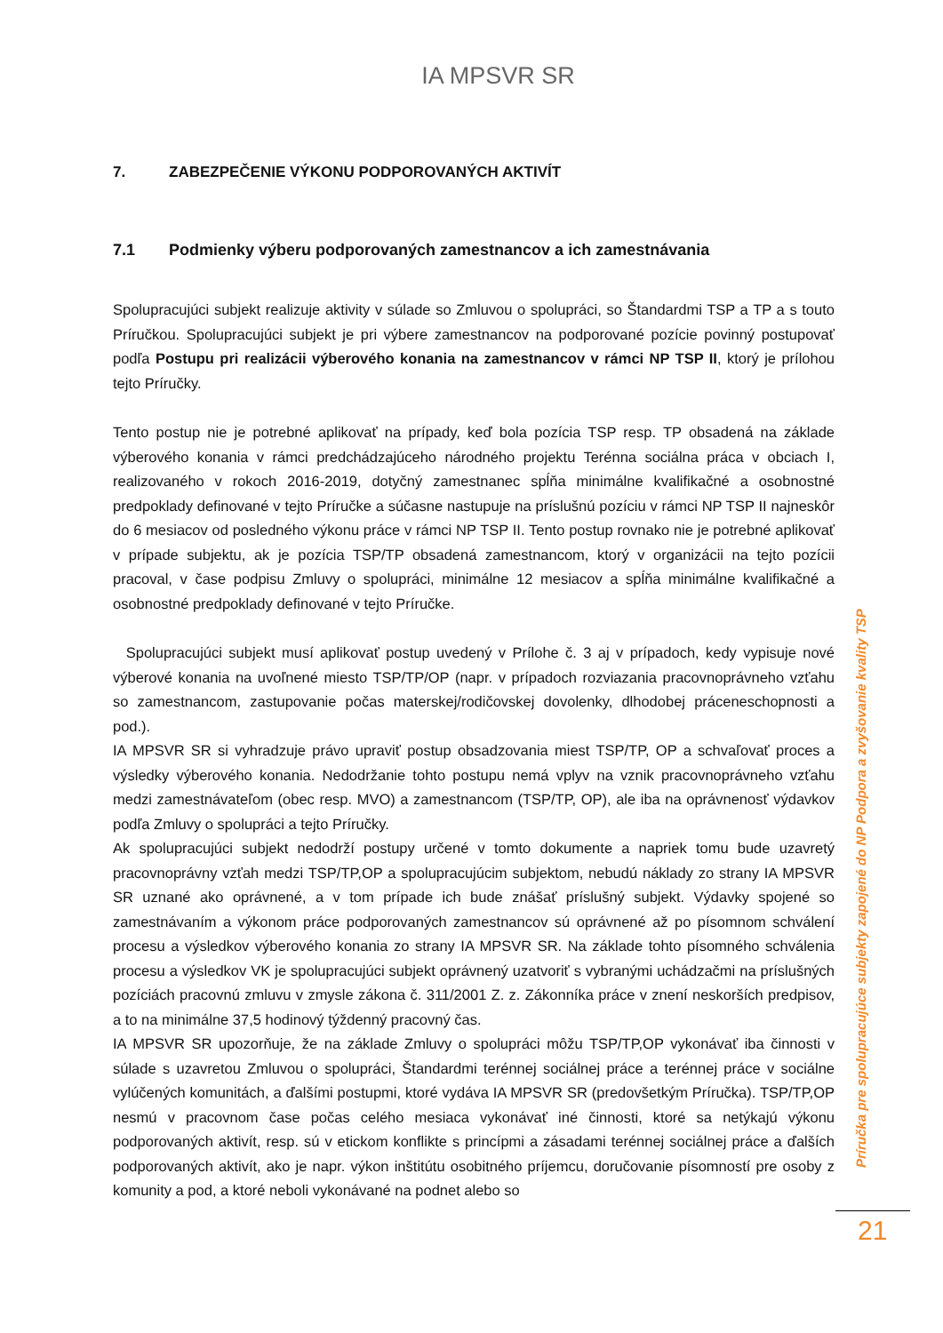IA MPSVR SR
7. ZABEZPEČENIE VÝKONU PODPOROVANÝCH AKTIVÍT
7.1 Podmienky výberu podporovaných zamestnancov a ich zamestnávania
Spolupracujúci subjekt realizuje aktivity v súlade so Zmluvou o spolupráci, so Štandardmi TSP a TP a s touto Príručkou. Spolupracujúci subjekt je pri výbere zamestnancov na podporované pozície povinný postupovať podľa Postupu pri realizácii výberového konania na zamestnancov v rámci NP TSP II, ktorý je prílohou tejto Príručky.
Tento postup nie je potrebné aplikovať na prípady, keď bola pozícia TSP resp. TP obsadená na základe výberového konania v rámci predchádzajúceho národného projektu Terénna sociálna práca v obciach I, realizovaného v rokoch 2016-2019, dotyčný zamestnanec spĺňa minimálne kvalifikačné a osobnostné predpoklady definované v tejto Príručke a súčasne nastupuje na príslušnú pozíciu v rámci NP TSP II najneskôr do 6 mesiacov od posledného výkonu práce v rámci NP TSP II. Tento postup rovnako nie je potrebné aplikovať v prípade subjektu, ak je pozícia TSP/TP obsadená zamestnancom, ktorý v organizácii na tejto pozícii pracoval, v čase podpisu Zmluvy o spolupráci, minimálne 12 mesiacov a spĺňa minimálne kvalifikačné a osobnostné predpoklady definované v tejto Príručke.
Spolupracujúci subjekt musí aplikovať postup uvedený v Prílohe č. 3 aj v prípadoch, kedy vypisuje nové výberové konania na uvoľnené miesto TSP/TP/OP (napr. v prípadoch rozviazania pracovnoprávneho vzťahu so zamestnancom, zastupovanie počas materskej/rodičovskej dovolenky, dlhodobej práceneschopnosti a pod.).
IA MPSVR SR si vyhradzuje právo upraviť postup obsadzovania miest TSP/TP, OP a schvaľovať proces a výsledky výberového konania. Nedodržanie tohto postupu nemá vplyv na vznik pracovnoprávneho vzťahu medzi zamestnávateľom (obec resp. MVO) a zamestnancom (TSP/TP, OP), ale iba na oprávnenosť výdavkov podľa Zmluvy o spolupráci a tejto Príručky.
Ak spolupracujúci subjekt nedodrží postupy určené v tomto dokumente a napriek tomu bude uzavretý pracovnoprávny vzťah medzi TSP/TP,OP a spolupracujúcim subjektom, nebudú náklady zo strany IA MPSVR SR uznané ako oprávnené, a v tom prípade ich bude znášať príslušný subjekt. Výdavky spojené so zamestnávaním a výkonom práce podporovaných zamestnancov sú oprávnené až po písomnom schválení procesu a výsledkov výberového konania zo strany IA MPSVR SR. Na základe tohto písomného schválenia procesu a výsledkov VK je spolupracujúci subjekt oprávnený uzatvoriť s vybranými uchádzačmi na príslušných pozíciách pracovnú zmluvu v zmysle zákona č. 311/2001 Z. z. Zákonníka práce v znení neskorších predpisov, a to na minimálne 37,5 hodinový týždenný pracovný čas.
IA MPSVR SR upozorňuje, že na základe Zmluvy o spolupráci môžu TSP/TP,OP vykonávať iba činnosti v súlade s uzavretou Zmluvou o spolupráci, Štandardmi terénnej sociálnej práce a terénnej práce v sociálne vylúčených komunitách, a ďalšími postupmi, ktoré vydáva IA MPSVR SR (predovšetkým Príručka). TSP/TP,OP nesmú v pracovnom čase počas celého mesiaca vykonávať iné činnosti, ktoré sa netýkajú výkonu podporovaných aktivít, resp. sú v etickom konflikte s princípmi a zásadami terénnej sociálnej práce a ďalších podporovaných aktivít, ako je napr. výkon inštitútu osobitného príjemcu, doručovanie písomností pre osoby z komunity a pod, a ktoré neboli vykonávané na podnet alebo so
Príručka pre spolupracujúce subjekty zapojené do NP Podpora a zvyšovanie kvality TSP
21